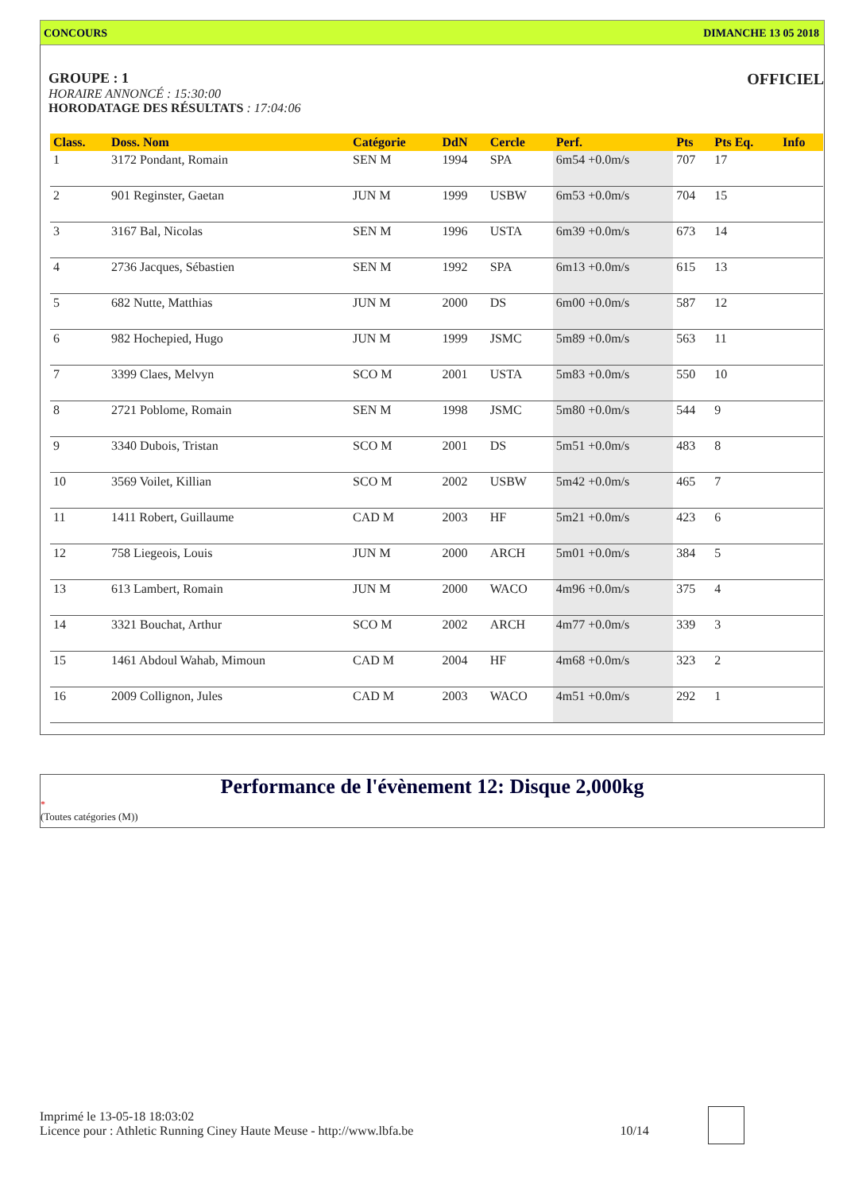CONCOURS DIMANCHE 13 05 2018
GROUPE : 1
OFFICIEL
HORAIRE ANNONCÉ : 15:30:00
HORODATAGE DES RÉSULTATS : 17:04:06
| Class. | Doss. Nom | Catégorie | DdN | Cercle | Perf. | Pts | Pts Eq. | Info |
| --- | --- | --- | --- | --- | --- | --- | --- | --- |
| 1 | 3172 Pondant, Romain | SEN M | 1994 | SPA | 6m54 +0.0m/s | 707 | 17 | |
| 2 | 901 Reginster, Gaetan | JUN M | 1999 | USBW | 6m53 +0.0m/s | 704 | 15 | |
| 3 | 3167 Bal, Nicolas | SEN M | 1996 | USTA | 6m39 +0.0m/s | 673 | 14 | |
| 4 | 2736 Jacques, Sébastien | SEN M | 1992 | SPA | 6m13 +0.0m/s | 615 | 13 | |
| 5 | 682 Nutte, Matthias | JUN M | 2000 | DS | 6m00 +0.0m/s | 587 | 12 | |
| 6 | 982 Hochepied, Hugo | JUN M | 1999 | JSMC | 5m89 +0.0m/s | 563 | 11 | |
| 7 | 3399 Claes, Melvyn | SCO M | 2001 | USTA | 5m83 +0.0m/s | 550 | 10 | |
| 8 | 2721 Poblome, Romain | SEN M | 1998 | JSMC | 5m80 +0.0m/s | 544 | 9 | |
| 9 | 3340 Dubois, Tristan | SCO M | 2001 | DS | 5m51 +0.0m/s | 483 | 8 | |
| 10 | 3569 Voilet, Killian | SCO M | 2002 | USBW | 5m42 +0.0m/s | 465 | 7 | |
| 11 | 1411 Robert, Guillaume | CAD M | 2003 | HF | 5m21 +0.0m/s | 423 | 6 | |
| 12 | 758 Liegeois, Louis | JUN M | 2000 | ARCH | 5m01 +0.0m/s | 384 | 5 | |
| 13 | 613 Lambert, Romain | JUN M | 2000 | WACO | 4m96 +0.0m/s | 375 | 4 | |
| 14 | 3321 Bouchat, Arthur | SCO M | 2002 | ARCH | 4m77 +0.0m/s | 339 | 3 | |
| 15 | 1461 Abdoul Wahab, Mimoun | CAD M | 2004 | HF | 4m68 +0.0m/s | 323 | 2 | |
| 16 | 2009 Collignon, Jules | CAD M | 2003 | WACO | 4m51 +0.0m/s | 292 | 1 | |
Performance de l'évènement 12: Disque 2,000kg
*
(Toutes catégories (M))
Imprimé le 13-05-18 18:03:02
Licence pour : Athletic Running Ciney Haute Meuse - http://www.lbfa.be 10/14